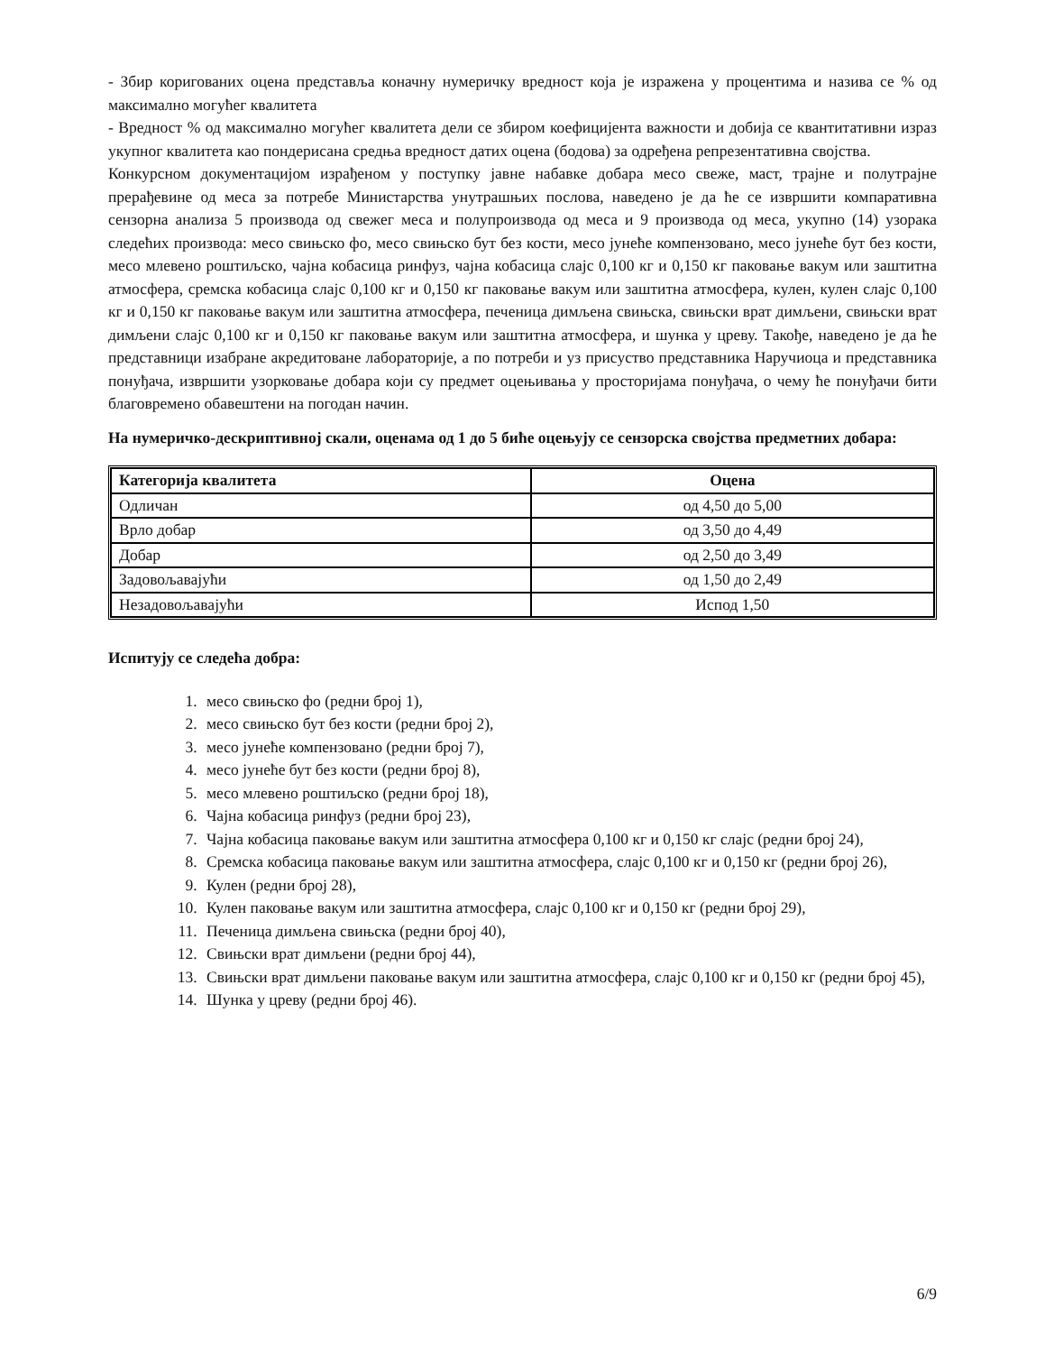- Збир коригованих оцена представља коначну нумеричку вредност која је изражена у процентима и назива се % од максимално могућег квалитета
- Вредност % од максимално могућег квалитета дели се збиром коефицијента важности и добија се квантитативни израз укупног квалитета као пондерисана средња вредност датих оцена (бодова) за одређена репрезентативна својства.
Конкурсном документацијом израђеном у поступку јавне набавке добара месо свеже, маст, трајне и полутрајне прерађевине од меса за потребе Министарства унутрашњих послова, наведено је да ће се извршити компаративна сензорна анализа 5 производа од свежег меса и полупроизвода од меса и 9 производа од меса, укупно (14) узорака следећих производа: месо свињско фо, месо свињско бут без кости, месо јунеће компензовано, месо јунеће бут без кости, месо млевено роштиљско, чајна кобасица ринфуз, чајна кобасица слајс 0,100 кг и 0,150 кг паковање вакум или заштитна атмосфера, сремска кобасица слајс 0,100 кг и 0,150 кг паковање вакум или заштитна атмосфера, кулен, кулен слајс 0,100 кг и 0,150 кг паковање вакум или заштитна атмосфера, печеница димљена свињска, свињски врат димљени, свињски врат димљени слајс 0,100 кг и 0,150 кг паковање вакум или заштитна атмосфера, и шунка у цреву. Такође, наведено је да ће представници изабране акредитоване лабораторије, а по потреби и уз присуство представника Наручиоца и представника понуђача, извршити узорковање добара који су предмет оцењивања у просторијама понуђача, о чему ће понуђачи бити благовремено обавештени на погодан начин.
На нумеричко-дескриптивној скали, оценама од 1 до 5 биће оцењују се сензорска својства предметних добара:
| Категорија квалитета | Оцена |
| --- | --- |
| Одличан | од 4,50 до 5,00 |
| Врло добар | од 3,50 до 4,49 |
| Добар | од 2,50 до 3,49 |
| Задовољавајући | од 1,50 до 2,49 |
| Незадовољавајући | Испод 1,50 |
Испитују се следећа добра:
1. месо свињско фо (редни број 1),
2. месо свињско бут без кости (редни број 2),
3. месо јунеће компензовано (редни број 7),
4. месо јунеће бут без кости (редни број 8),
5. месо млевено роштиљско (редни број 18),
6. Чајна кобасица ринфуз (редни број 23),
7. Чајна кобасица паковање вакум или заштитна атмосфера 0,100 кг и 0,150 кг слајс (редни број 24),
8. Сремска кобасица паковање вакум или заштитна атмосфера, слајс 0,100 кг и 0,150 кг (редни број 26),
9. Кулен (редни број 28),
10. Кулен паковање вакум или заштитна атмосфера, слајс 0,100 кг и 0,150 кг (редни број 29),
11. Печеница димљена свињска (редни број 40),
12. Свињски врат димљени (редни број 44),
13. Свињски врат димљени паковање вакум или заштитна атмосфера, слајс 0,100 кг и 0,150 кг (редни број 45),
14. Шунка у цреву (редни број 46).
6/9